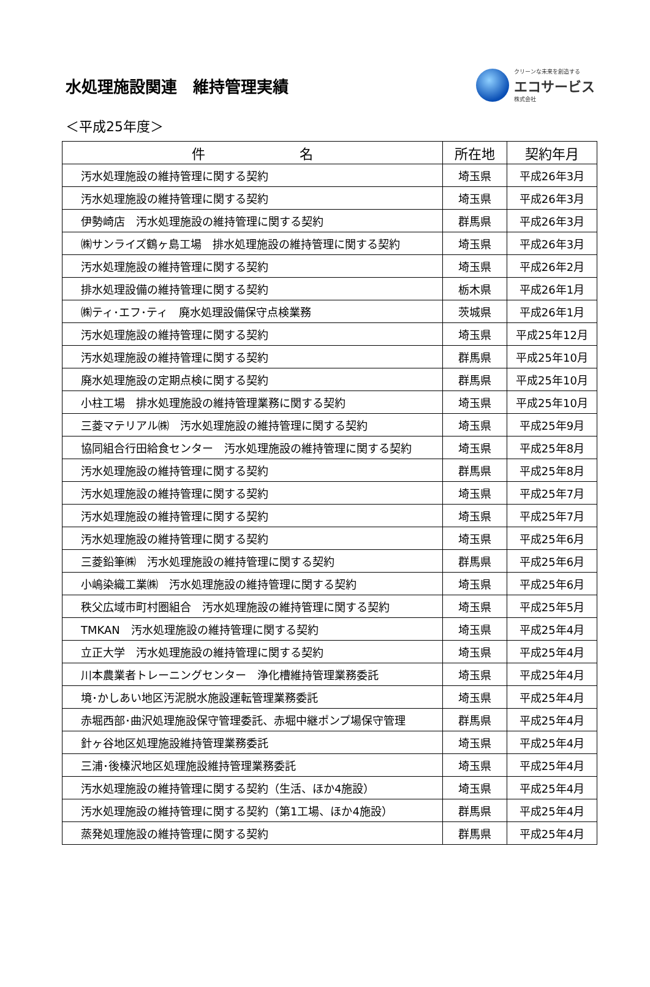水処理施設関連　維持管理実績
クリーンな未来を創造する
エコサービス
株式会社
＜平成25年度＞
| 件 名 | 所在地 | 契約年月 |
| --- | --- | --- |
| 汚水処理施設の維持管理に関する契約 | 埼玉県 | 平成26年3月 |
| 汚水処理施設の維持管理に関する契約 | 埼玉県 | 平成26年3月 |
| 伊勢崎店 汚水処理施設の維持管理に関する契約 | 群馬県 | 平成26年3月 |
| ㈱サンライズ鶴ヶ島工場 排水処理施設の維持管理に関する契約 | 埼玉県 | 平成26年3月 |
| 汚水処理施設の維持管理に関する契約 | 埼玉県 | 平成26年2月 |
| 排水処理設備の維持管理に関する契約 | 栃木県 | 平成26年1月 |
| ㈱ティ･エフ･ティ 廃水処理設備保守点検業務 | 茨城県 | 平成26年1月 |
| 汚水処理施設の維持管理に関する契約 | 埼玉県 | 平成25年12月 |
| 汚水処理施設の維持管理に関する契約 | 群馬県 | 平成25年10月 |
| 廃水処理施設の定期点検に関する契約 | 群馬県 | 平成25年10月 |
| 小柱工場 排水処理施設の維持管理業務に関する契約 | 埼玉県 | 平成25年10月 |
| 三菱マテリアル㈱ 汚水処理施設の維持管理に関する契約 | 埼玉県 | 平成25年9月 |
| 協同組合行田給食センター 汚水処理施設の維持管理に関する契約 | 埼玉県 | 平成25年8月 |
| 汚水処理施設の維持管理に関する契約 | 群馬県 | 平成25年8月 |
| 汚水処理施設の維持管理に関する契約 | 埼玉県 | 平成25年7月 |
| 汚水処理施設の維持管理に関する契約 | 埼玉県 | 平成25年7月 |
| 汚水処理施設の維持管理に関する契約 | 埼玉県 | 平成25年6月 |
| 三菱鉛筆㈱ 汚水処理施設の維持管理に関する契約 | 群馬県 | 平成25年6月 |
| 小嶋染織工業㈱ 汚水処理施設の維持管理に関する契約 | 埼玉県 | 平成25年6月 |
| 秩父広域市町村圏組合 汚水処理施設の維持管理に関する契約 | 埼玉県 | 平成25年5月 |
| TMKAN 汚水処理施設の維持管理に関する契約 | 埼玉県 | 平成25年4月 |
| 立正大学 汚水処理施設の維持管理に関する契約 | 埼玉県 | 平成25年4月 |
| 川本農業者トレーニングセンター 浄化槽維持管理業務委託 | 埼玉県 | 平成25年4月 |
| 境･かしあい地区汚泥脱水施設運転管理業務委託 | 埼玉県 | 平成25年4月 |
| 赤堀西部･曲沢処理施設保守管理委託、赤堀中継ポンプ場保守管理 | 群馬県 | 平成25年4月 |
| 針ヶ谷地区処理施設維持管理業務委託 | 埼玉県 | 平成25年4月 |
| 三浦･後榛沢地区処理施設維持管理業務委託 | 埼玉県 | 平成25年4月 |
| 汚水処理施設の維持管理に関する契約（生活、ほか4施設） | 埼玉県 | 平成25年4月 |
| 汚水処理施設の維持管理に関する契約（第1工場、ほか4施設） | 群馬県 | 平成25年4月 |
| 蒸発処理施設の維持管理に関する契約 | 群馬県 | 平成25年4月 |